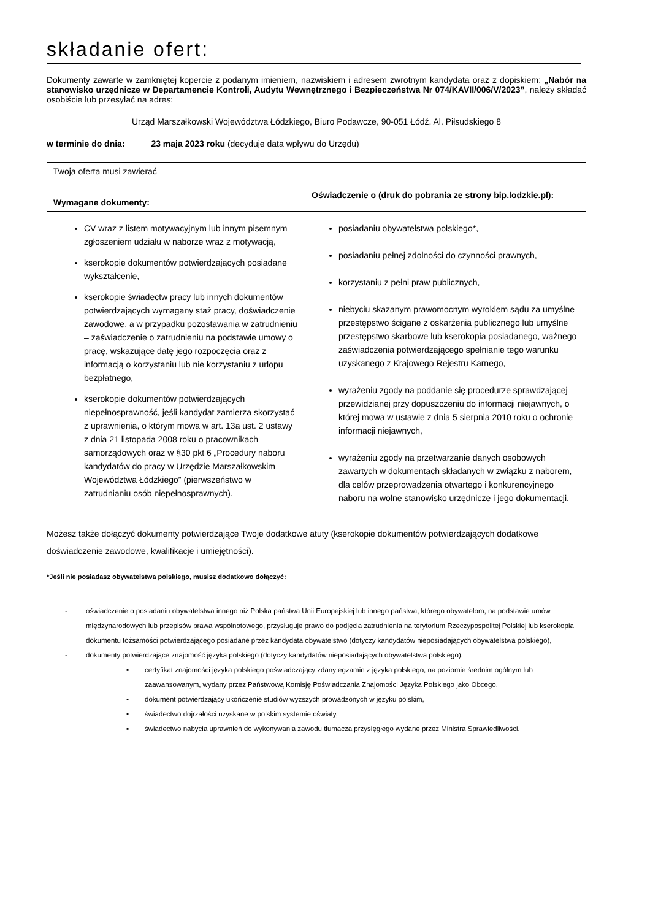składanie ofert:
Dokumenty zawarte w zamkniętej kopercie z podanym imieniem, nazwiskiem i adresem zwrotnym kandydata oraz z dopiskiem: „Nabór na stanowisko urzędnicze w Departamencie Kontroli, Audytu Wewnętrznego i Bezpieczeństwa Nr 074/KAVII/006/V/2023”, należy składać osobiście lub przesyłać na adres:
Urząd Marszałkowski Województwa Łódzkiego, Biuro Podawcze, 90-051 Łódź, Al. Piłsudskiego 8
w terminie do dnia: 23 maja 2023 roku (decyduje data wpływu do Urzędu)
| Twoja oferta musi zawierać | |
| Wymagane dokumenty: | Oświadczenie o (druk do pobrania ze strony bip.lodzkie.pl): |
| CV wraz z listem motywacyjnym lub innym pisemnym zgłoszeniem udziału w naborze wraz z motywacją, kserokopie dokumentów potwierdzających posiadane wykształcenie, kserokopie świadectw pracy lub innych dokumentów potwierdzających wymagany staż pracy, doświadczenie zawodowe, a w przypadku pozostawania w zatrudnieniu – zaświadczenie o zatrudnieniu na podstawie umowy o pracę, wskazujące datę jego rozpoczęcia oraz z informacją o korzystaniu lub nie korzystaniu z urlopu bezpłatnego, kserokopie dokumentów potwierdzających niepełnosprawność, jeśli kandydat zamierza skorzystać z uprawnienia, o którym mowa w art. 13a ust. 2 ustawy z dnia 21 listopada 2008 roku o pracownikach samorządowych oraz w §30 pkt 6 „Procedury naboru kandydatów do pracy w Urzędzie Marszałkowskim Województwa Łódzkiego” (pierwszeństwo w zatrudnianiu osób niepełnosprawnych). | posiadaniu obywatelstwa polskiego*, posiadaniu pełnej zdolności do czynności prawnych, korzystaniu z pełni praw publicznych, niebyciu skazanym prawomocnym wyrokiem sądu za umyślne przestępstwo ścigane z oskarżenia publicznego lub umyślne przestępstwo skarbowe lub kserokopia posiadanego, ważnego zaświadczenia potwierdzającego spełnianie tego warunku uzyskanego z Krajowego Rejestru Karnego, wyrażeniu zgody na poddanie się procedurze sprawdzającej przewidzianej przy dopuszczeniu do informacji niejawnych, o której mowa w ustawie z dnia 5 sierpnia 2010 roku o ochronie informacji niejawnych, wyrażeniu zgody na przetwarzanie danych osobowych zawartych w dokumentach składanych w związku z naborem, dla celów przeprowadzenia otwartego i konkurencyjnego naboru na wolne stanowisko urzędnicze i jego dokumentacji. |
Możesz także dołączyć dokumenty potwierdzające Twoje dodatkowe atuty (kserokopie dokumentów potwierdzających dodatkowe doświadczenie zawodowe, kwalifikacje i umiejętności).
*Jeśli nie posiadasz obywatelstwa polskiego, musisz dodatkowo dołączyć:
- oświadczenie o posiadaniu obywatelstwa innego niż Polska państwa Unii Europejskiej lub innego państwa, którego obywatelom, na podstawie umów międzynarodowych lub przepisów prawa wspólnotowego, przysługuje prawo do podjęcia zatrudnienia na terytorium Rzeczypospolitej Polskiej lub kserokopia dokumentu tożsamości potwierdzającego posiadane przez kandydata obywatelstwo (dotyczy kandydatów nieposiadających obywatelstwa polskiego),
- dokumenty potwierdzające znajomość języka polskiego (dotyczy kandydatów nieposiadających obywatelstwa polskiego):
▪ certyfikat znajomości języka polskiego poświadczający zdany egzamin z języka polskiego, na poziomie średnim ogólnym lub zaawansowanym, wydany przez Państwową Komisję Poświadczania Znajomości Języka Polskiego jako Obcego,
▪ dokument potwierdzający ukończenie studiów wyższych prowadzonych w języku polskim,
▪ świadectwo dojrzałości uzyskane w polskim systemie oświaty,
▪ świadectwo nabycia uprawnień do wykonywania zawodu tłumacza przysięgłego wydane przez Ministra Sprawiedliwości.